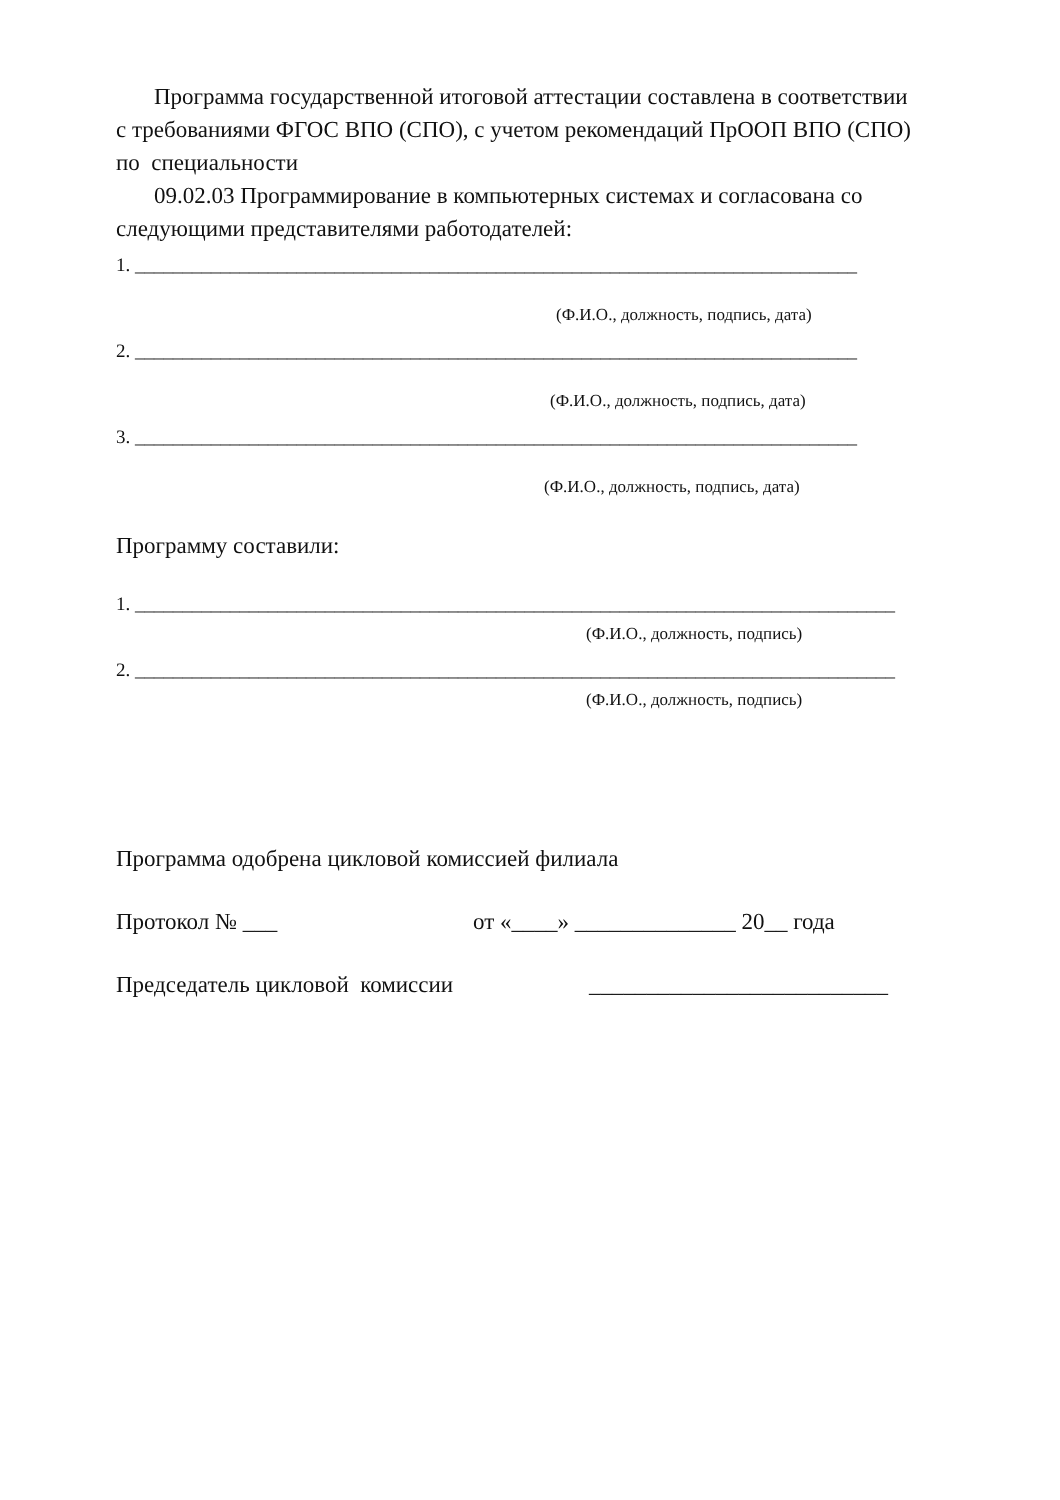Программа государственной итоговой аттестации составлена в соответствии
с требованиями ФГОС ВПО (СПО), с учетом рекомендаций ПрООП ВПО (СПО)
по специальности
09.02.03 Программирование в компьютерных системах и согласована со
следующими представителями работодателей:
1. ____________________________________________________________________________
(Ф.И.О., должность, подпись, дата)
2. ____________________________________________________________________________
(Ф.И.О., должность, подпись, дата)
3. ____________________________________________________________________________
(Ф.И.О., должность, подпись, дата)
Программу составили:
1. ________________________________________________________________________________
(Ф.И.О., должность, подпись)
2. ________________________________________________________________________________
(Ф.И.О., должность, подпись)
Программа одобрена цикловой комиссией филиала
Протокол № ___ от «____» ______________ 20__ года
Председатель цикловой комиссии __________________________